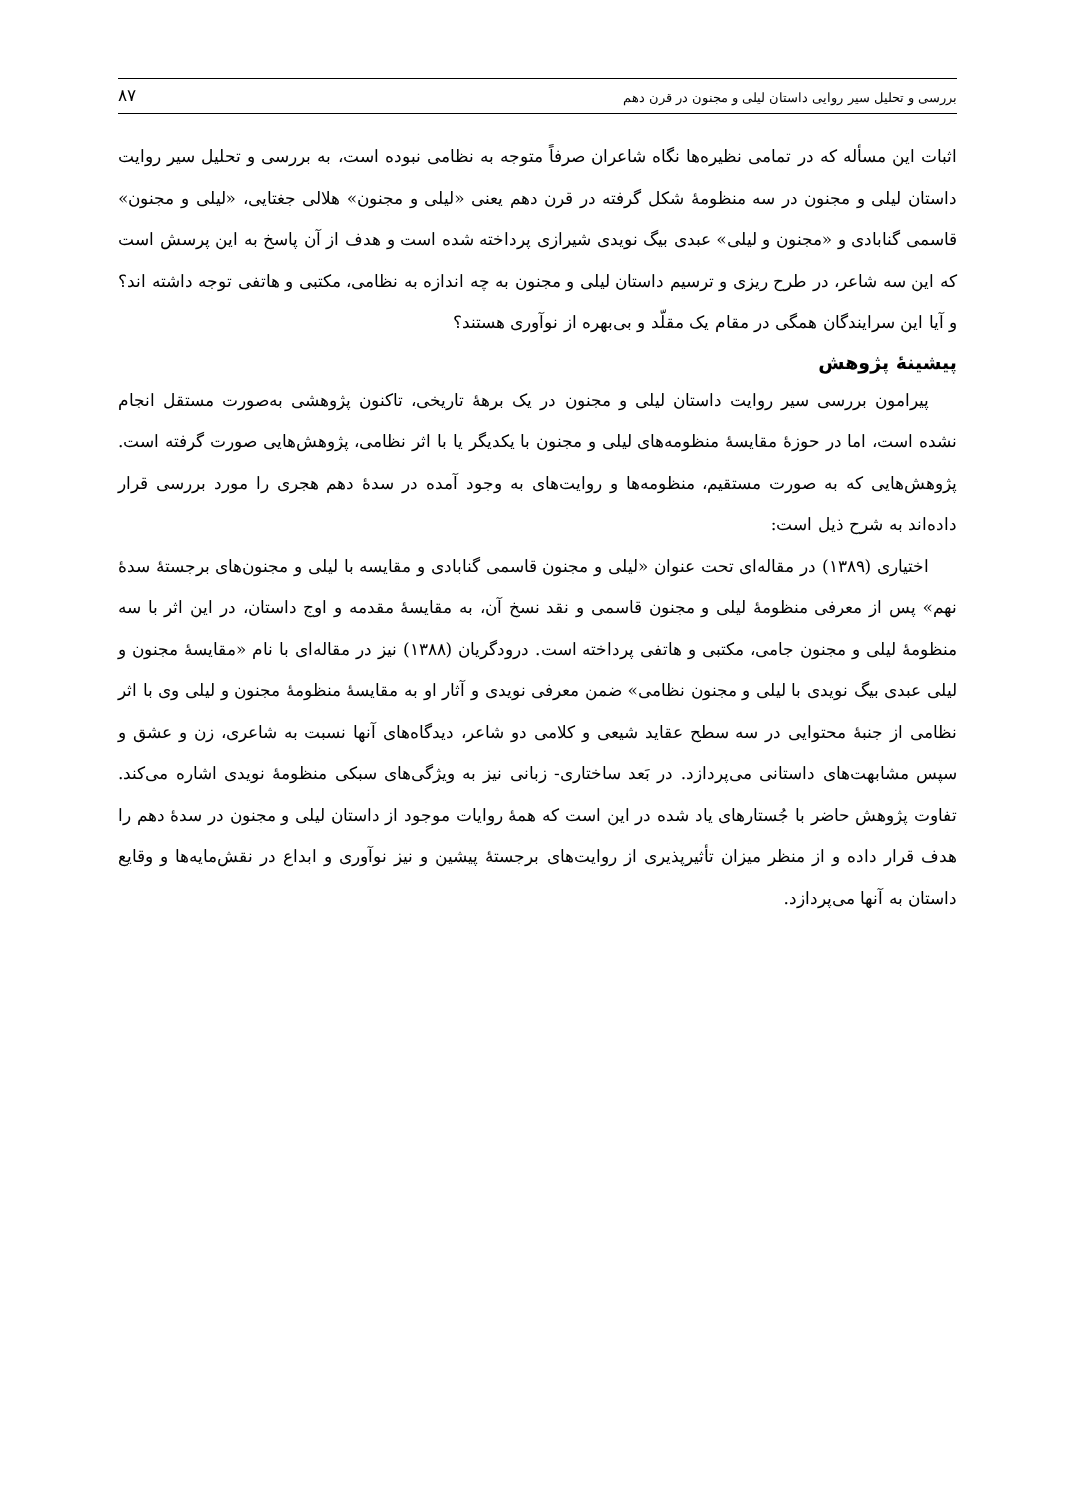بررسی و تحلیل سیر روایی داستان لیلی و مجنون در قرن دهم ۸۷
اثبات این مسأله که در تمامی نظیره‌ها نگاه شاعران صرفاً متوجه به نظامی نبوده است، به بررسی و تحلیل سیر روایت داستان لیلی و مجنون در سه منظومهٔ شکل گرفته در قرن دهم یعنی «لیلی و مجنون» هلالی جغتایی، «لیلی و مجنون» قاسمی گنابادی و «مجنون و لیلی» عبدی بیگ نویدی شیرازی پرداخته شده است و هدف از آن پاسخ به این پرسش است که این سه شاعر، در طرح ریزی و ترسیم داستان لیلی و مجنون به چه اندازه به نظامی، مکتبی و هاتفی توجه داشته اند؟ و آیا این سرایندگان همگی در مقام یک مقلّد و بی‌بهره از نوآوری هستند؟
پیشینهٔ پژوهش
پیرامون بررسی سیر روایت داستان لیلی و مجنون در یک برههٔ تاریخی، تاکنون پژوهشی به‌صورت مستقل انجام نشده است، اما در حوزهٔ مقایسهٔ منظومه‌های لیلی و مجنون با یکدیگر یا با اثر نظامی، پژوهش‌هایی صورت گرفته است. پژوهش‌هایی که به صورت مستقیم، منظومه‌ها و روایت‌های به وجود آمده در سدهٔ دهم هجری را مورد بررسی قرار داده‌اند به شرح ذیل است:
اختیاری (۱۳۸۹) در مقاله‌ای تحت عنوان «لیلی و مجنون قاسمی گنابادی و مقایسه با لیلی و مجنون‌های برجستهٔ سدهٔ نهم» پس از معرفی منظومهٔ لیلی و مجنون قاسمی و نقد نسخ آن، به مقایسهٔ مقدمه و اوج داستان، در این اثر با سه منظومهٔ لیلی و مجنون جامی، مکتبی و هاتفی پرداخته است. درودگریان (۱۳۸۸) نیز در مقاله‌ای با نام «مقایسهٔ مجنون و لیلی عبدی بیگ نویدی با لیلی و مجنون نظامی» ضمن معرفی نویدی و آثار او به مقایسهٔ منظومهٔ مجنون و لیلی وی با اثر نظامی از جنبهٔ محتوایی در سه سطح عقاید شیعی و کلامی دو شاعر، دیدگاه‌های آنها نسبت به شاعری، زن و عشق و سپس مشابهت‌های داستانی می‌پردازد. در بَعد ساختاری- زبانی نیز به ویژگی‌های سبکی منظومهٔ نویدی اشاره می‌کند. تفاوت پژوهش حاضر با جُستارهای یاد شده در این است که همهٔ روایات موجود از داستان لیلی و مجنون در سدهٔ دهم را هدف قرار داده و از منظر میزان تأثیرپذیری از روایت‌های برجستهٔ پیشین و نیز نوآوری و ابداع در نقش‌مایه‌ها و وقایع داستان به آنها می‌پردازد.